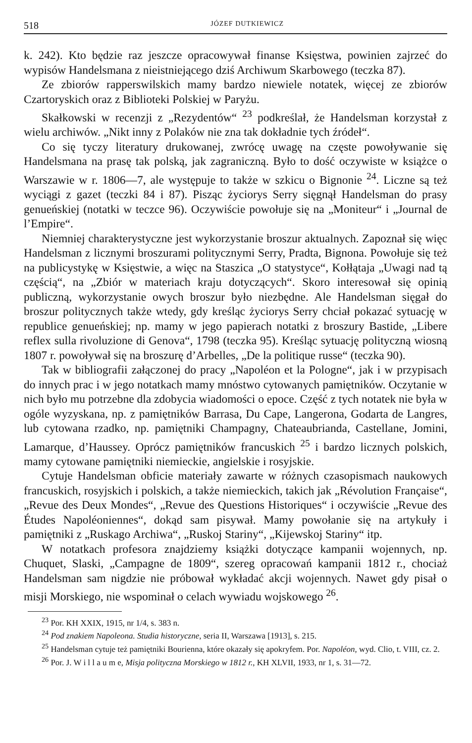518 JÓZEF DUTKIEWICZ
k. 242). Kto będzie raz jeszcze opracowywał finanse Księstwa, powinien zajrzeć do wypisów Handelsmana z nieistniejącego dziś Archiwum Skarbowego (teczka 87).
Ze zbiorów rapperswilskich mamy bardzo niewiele notatek, więcej ze zbiorów Czartoryskich oraz z Biblioteki Polskiej w Paryżu.
Skałkowski w recenzji z „Rezydentów“ <sup>23</sup> podkreślał, że Handelsman korzystał z wielu archiwów. „Nikt inny z Polaków nie zna tak dokładnie tych źródeł“.
Co się tyczy literatury drukowanej, zwrócę uwagę na częste powoływanie się Handelsmana na prasę tak polską, jak zagraniczną. Było to dość oczywiste w książce o Warszawie w r. 1806—7, ale występuje to także w szkicu o Bignonie <sup>24</sup>. Liczne są też wyciągi z gazet (teczki 84 i 87). Pisząc życiorys Serry sięgnął Handelsman do prasy genueńskiej (notatki w teczce 96). Oczywiście powołuje się na „Moniteur“ i „Journal de l’Empire“.
Niemniej charakterystyczne jest wykorzystanie broszur aktualnych. Zapoznał się więc Handelsman z licznymi broszurami politycznymi Serry, Pradta, Bignona. Powołuje się też na publicystykę w Księstwie, a więc na Staszica „O statystyce“, Kołłątaja „Uwagi nad tą częścią“, na „Zbiór w materiach kraju dotyczących“. Skoro interesował się opinią publiczną, wykorzystanie owych broszur było niezbędne. Ale Handelsman sięgał do broszur politycznych także wtedy, gdy kreśląc życiorys Serry chciał pokazać sytuację w republice genueńskiej; np. mamy w jego papierach notatki z broszury Bastide, „Libere reflex sulla rivoluzione di Genova“, 1798 (teczka 95). Kreśląc sytuację polityczną wiosną 1807 r. powoływał się na broszurę d’Arbelles, „De la politique russe“ (teczka 90).
Tak w bibliografii załączonej do pracy „Napoléon et la Pologne“, jak i w przypisach do innych prac i w jego notatkach mamy mnóstwo cytowanych pamiętników. Oczytanie w nich było mu potrzebne dla zdobycia wiadomości o epoce. Część z tych notatek nie była w ogóle wyzyskana, np. z pamiętników Barrasa, Du Cape, Langerona, Godarta de Langres, lub cytowana rzadko, np. pamiętniki Champagny, Chateaubrianda, Castellane, Jomini, Lamarque, d’Haussey. Oprócz pamiętników francuskich <sup>25</sup> i bardzo licznych polskich, mamy cytowane pamiętniki niemieckie, angielskie i rosyjskie.
Cytuje Handelsman obficie materiały zawarte w różnych czasopismach naukowych francuskich, rosyjskich i polskich, a także niemieckich, takich jak „Révolution Française“, „Revue des Deux Mondes“, „Revue des Questions Historiques“ i oczywiście „Revue des Études Napoléoniennes“, dokąd sam pisywał. Mamy powołanie się na artykuły i pamiętniki z „Ruskago Archiwa“, „Ruskoj Stariny“, „Kijewskoj Stariny“ itp.
W notatkach profesora znajdziemy książki dotyczące kampanii wojennych, np. Chuquet, Slaski, „Campagne de 1809“, szereg opracowań kampanii 1812 r., chociaż Handelsman sam nigdzie nie próbował wykładać akcji wojennych. Nawet gdy pisał o misji Morskiego, nie wspominał o celach wywiadu wojskowego <sup>26</sup>.
<sup>23</sup> Por. KH XXIX, 1915, nr 1/4, s. 383 n.
<sup>24</sup> Pod znakiem Napoleona. Studia historyczne, seria II, Warszawa [1913], s. 215.
<sup>25</sup> Handelsman cytuje też pamiętniki Bourienna, które okazały się apokryfem. Por. Napoléon, wyd. Clio, t. VIII, cz. 2.
<sup>26</sup> Por. J. W i l l a u m e, Misja polityczna Morskiego w 1812 r., KH XLVII, 1933, nr 1, s. 31—72.